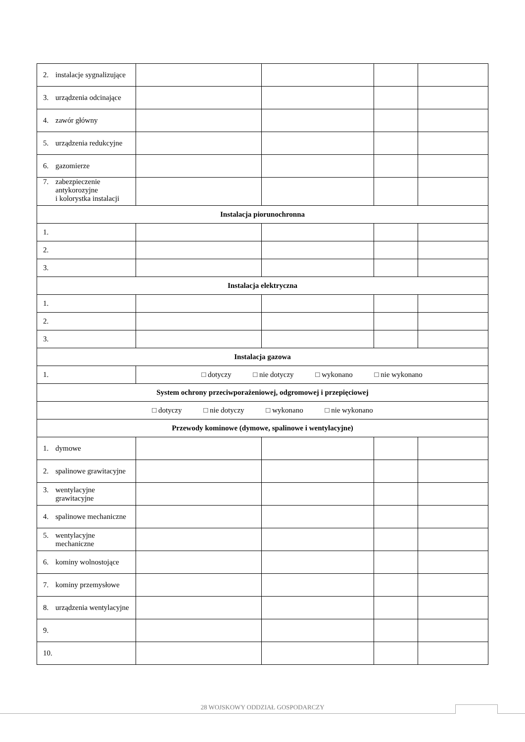| 2. instalacje sygnalizujące | | | | |
| 3. urządzenia odcinające | | | | |
| 4. zawór główny | | | | |
| 5. urządzenia redukcyjne | | | | |
| 6. gazomierze | | | | |
| 7. zabezpieczenie antykorozyjne i kolorystka instalacji | | | | |
| Instalacja piorunochronna | | | | |
| 1. | | | | |
| 2. | | | | |
| 3. | | | | |
| Instalacja elektryczna | | | | |
| 1. | | | | |
| 2. | | | | |
| 3. | | | | |
| Instalacja gazowa | | | | |
| 1. | □ dotyczy □ nie dotyczy □ wykonano □ nie wykonano | | | |
| System ochrony przeciwporażeniowej, odgromowej i przepięciowej | | | | |
| □ dotyczy □ nie dotyczy □ wykonano □ nie wykonano | | | | |
| Przewody kominowe (dymowe, spalinowe i wentylacyjne) | | | | |
| 1. dymowe | | | | |
| 2. spalinowe grawitacyjne | | | | |
| 3. wentylacyjne grawitacyjne | | | | |
| 4. spalinowe mechaniczne | | | | |
| 5. wentylacyjne mechaniczne | | | | |
| 6. kominy wolnostojące | | | | |
| 7. kominy przemysłowe | | | | |
| 8. urządzenia wentylacyjne | | | | |
| 9. | | | | |
| 10. | | | | |
28 WOJSKOWY ODDZIAŁ GOSPODARCZY